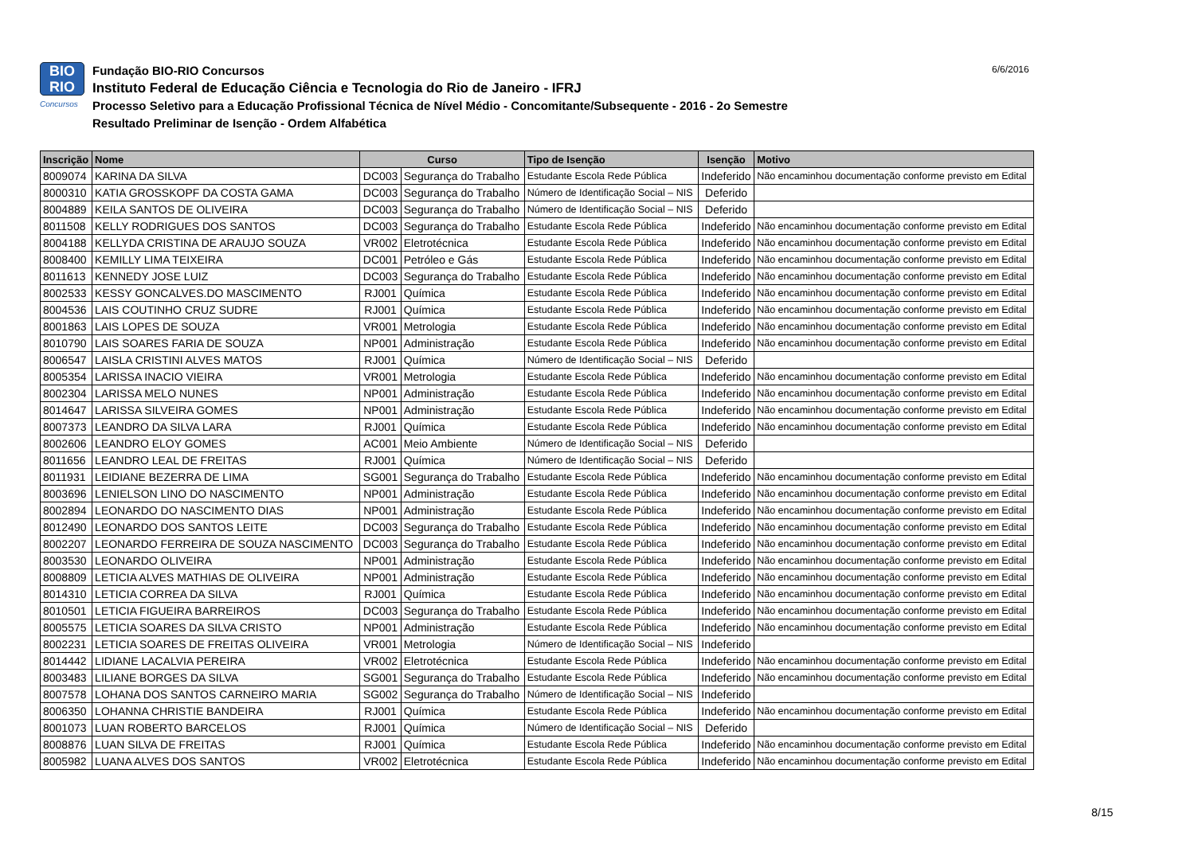BIO
RIO
Concursos
Fundação BIO-RIO Concursos
Instituto Federal de Educação Ciência e Tecnologia do Rio de Janeiro - IFRJ
Processo Seletivo para a Educação Profissional Técnica de Nível Médio - Concomitante/Subsequente - 2016 - 2o Semestre
Resultado Preliminar de Isenção - Ordem Alfabética
6/6/2016
| Inscrição | Nome | Curso | | Tipo de Isenção | Isenção | Motivo |
| --- | --- | --- | --- | --- | --- | --- |
| 8009074 | KARINA DA SILVA | DC003 | Segurança do Trabalho | Estudante Escola Rede Pública | Indeferido | Não encaminhou documentação conforme previsto em Edital |
| 8000310 | KATIA GROSSKOPF DA COSTA GAMA | DC003 | Segurança do Trabalho | Número de Identificação Social – NIS | Deferido | |
| 8004889 | KEILA SANTOS DE OLIVEIRA | DC003 | Segurança do Trabalho | Número de Identificação Social – NIS | Deferido | |
| 8011508 | KELLY RODRIGUES DOS SANTOS | DC003 | Segurança do Trabalho | Estudante Escola Rede Pública | Indeferido | Não encaminhou documentação conforme previsto em Edital |
| 8004188 | KELLYDA CRISTINA DE ARAUJO SOUZA | VR002 | Eletrotécnica | Estudante Escola Rede Pública | Indeferido | Não encaminhou documentação conforme previsto em Edital |
| 8008400 | KEMILLY LIMA TEIXEIRA | DC001 | Petróleo e Gás | Estudante Escola Rede Pública | Indeferido | Não encaminhou documentação conforme previsto em Edital |
| 8011613 | KENNEDY JOSE LUIZ | DC003 | Segurança do Trabalho | Estudante Escola Rede Pública | Indeferido | Não encaminhou documentação conforme previsto em Edital |
| 8002533 | KESSY GONCALVES.DO MASCIMENTO | RJ001 | Química | Estudante Escola Rede Pública | Indeferido | Não encaminhou documentação conforme previsto em Edital |
| 8004536 | LAIS COUTINHO CRUZ SUDRE | RJ001 | Química | Estudante Escola Rede Pública | Indeferido | Não encaminhou documentação conforme previsto em Edital |
| 8001863 | LAIS LOPES DE SOUZA | VR001 | Metrologia | Estudante Escola Rede Pública | Indeferido | Não encaminhou documentação conforme previsto em Edital |
| 8010790 | LAIS SOARES FARIA DE SOUZA | NP001 | Administração | Estudante Escola Rede Pública | Indeferido | Não encaminhou documentação conforme previsto em Edital |
| 8006547 | LAISLA CRISTINI ALVES MATOS | RJ001 | Química | Número de Identificação Social – NIS | Deferido | |
| 8005354 | LARISSA INACIO VIEIRA | VR001 | Metrologia | Estudante Escola Rede Pública | Indeferido | Não encaminhou documentação conforme previsto em Edital |
| 8002304 | LARISSA MELO NUNES | NP001 | Administração | Estudante Escola Rede Pública | Indeferido | Não encaminhou documentação conforme previsto em Edital |
| 8014647 | LARISSA SILVEIRA GOMES | NP001 | Administração | Estudante Escola Rede Pública | Indeferido | Não encaminhou documentação conforme previsto em Edital |
| 8007373 | LEANDRO DA SILVA LARA | RJ001 | Química | Estudante Escola Rede Pública | Indeferido | Não encaminhou documentação conforme previsto em Edital |
| 8002606 | LEANDRO ELOY GOMES | AC001 | Meio Ambiente | Número de Identificação Social – NIS | Deferido | |
| 8011656 | LEANDRO LEAL DE FREITAS | RJ001 | Química | Número de Identificação Social – NIS | Deferido | |
| 8011931 | LEIDIANE BEZERRA DE LIMA | SG001 | Segurança do Trabalho | Estudante Escola Rede Pública | Indeferido | Não encaminhou documentação conforme previsto em Edital |
| 8003696 | LENIELSON LINO DO NASCIMENTO | NP001 | Administração | Estudante Escola Rede Pública | Indeferido | Não encaminhou documentação conforme previsto em Edital |
| 8002894 | LEONARDO DO NASCIMENTO DIAS | NP001 | Administração | Estudante Escola Rede Pública | Indeferido | Não encaminhou documentação conforme previsto em Edital |
| 8012490 | LEONARDO DOS SANTOS LEITE | DC003 | Segurança do Trabalho | Estudante Escola Rede Pública | Indeferido | Não encaminhou documentação conforme previsto em Edital |
| 8002207 | LEONARDO FERREIRA DE SOUZA NASCIMENTO | DC003 | Segurança do Trabalho | Estudante Escola Rede Pública | Indeferido | Não encaminhou documentação conforme previsto em Edital |
| 8003530 | LEONARDO OLIVEIRA | NP001 | Administração | Estudante Escola Rede Pública | Indeferido | Não encaminhou documentação conforme previsto em Edital |
| 8008809 | LETICIA ALVES MATHIAS DE OLIVEIRA | NP001 | Administração | Estudante Escola Rede Pública | Indeferido | Não encaminhou documentação conforme previsto em Edital |
| 8014310 | LETICIA CORREA DA SILVA | RJ001 | Química | Estudante Escola Rede Pública | Indeferido | Não encaminhou documentação conforme previsto em Edital |
| 8010501 | LETICIA FIGUEIRA BARREIROS | DC003 | Segurança do Trabalho | Estudante Escola Rede Pública | Indeferido | Não encaminhou documentação conforme previsto em Edital |
| 8005575 | LETICIA SOARES DA SILVA CRISTO | NP001 | Administração | Estudante Escola Rede Pública | Indeferido | Não encaminhou documentação conforme previsto em Edital |
| 8002231 | LETICIA SOARES DE FREITAS OLIVEIRA | VR001 | Metrologia | Número de Identificação Social – NIS | Indeferido | |
| 8014442 | LIDIANE LACALVIA PEREIRA | VR002 | Eletrotécnica | Estudante Escola Rede Pública | Indeferido | Não encaminhou documentação conforme previsto em Edital |
| 8003483 | LILIANE BORGES DA SILVA | SG001 | Segurança do Trabalho | Estudante Escola Rede Pública | Indeferido | Não encaminhou documentação conforme previsto em Edital |
| 8007578 | LOHANA DOS SANTOS CARNEIRO MARIA | SG002 | Segurança do Trabalho | Número de Identificação Social – NIS | Indeferido | |
| 8006350 | LOHANNA CHRISTIE BANDEIRA | RJ001 | Química | Estudante Escola Rede Pública | Indeferido | Não encaminhou documentação conforme previsto em Edital |
| 8001073 | LUAN ROBERTO BARCELOS | RJ001 | Química | Número de Identificação Social – NIS | Deferido | |
| 8008876 | LUAN SILVA DE FREITAS | RJ001 | Química | Estudante Escola Rede Pública | Indeferido | Não encaminhou documentação conforme previsto em Edital |
| 8005982 | LUANA ALVES DOS SANTOS | VR002 | Eletrotécnica | Estudante Escola Rede Pública | Indeferido | Não encaminhou documentação conforme previsto em Edital |
8/15